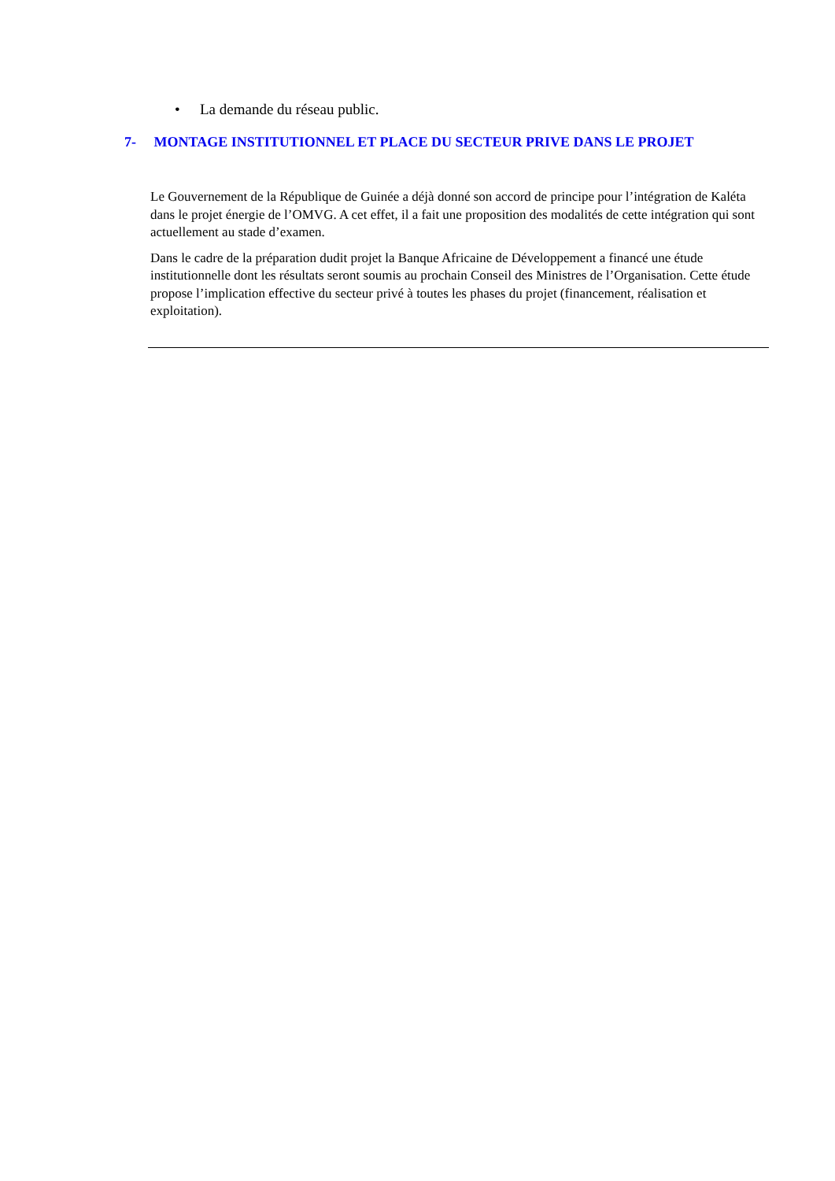• La demande du réseau public.
7- MONTAGE INSTITUTIONNEL ET PLACE DU SECTEUR PRIVE DANS LE PROJET
Le Gouvernement de la République de Guinée a déjà donné son accord de principe pour l’intégration de Kaléta dans le projet énergie de l’OMVG. A cet effet, il a fait une proposition des modalités de cette intégration qui sont actuellement au stade d’examen.
Dans le cadre de la préparation dudit projet la Banque Africaine de Développement a financé une étude institutionnelle dont les résultats seront soumis au prochain Conseil des Ministres de l’Organisation. Cette étude propose l’implication effective du secteur privé à toutes les phases du projet (financement, réalisation et exploitation).